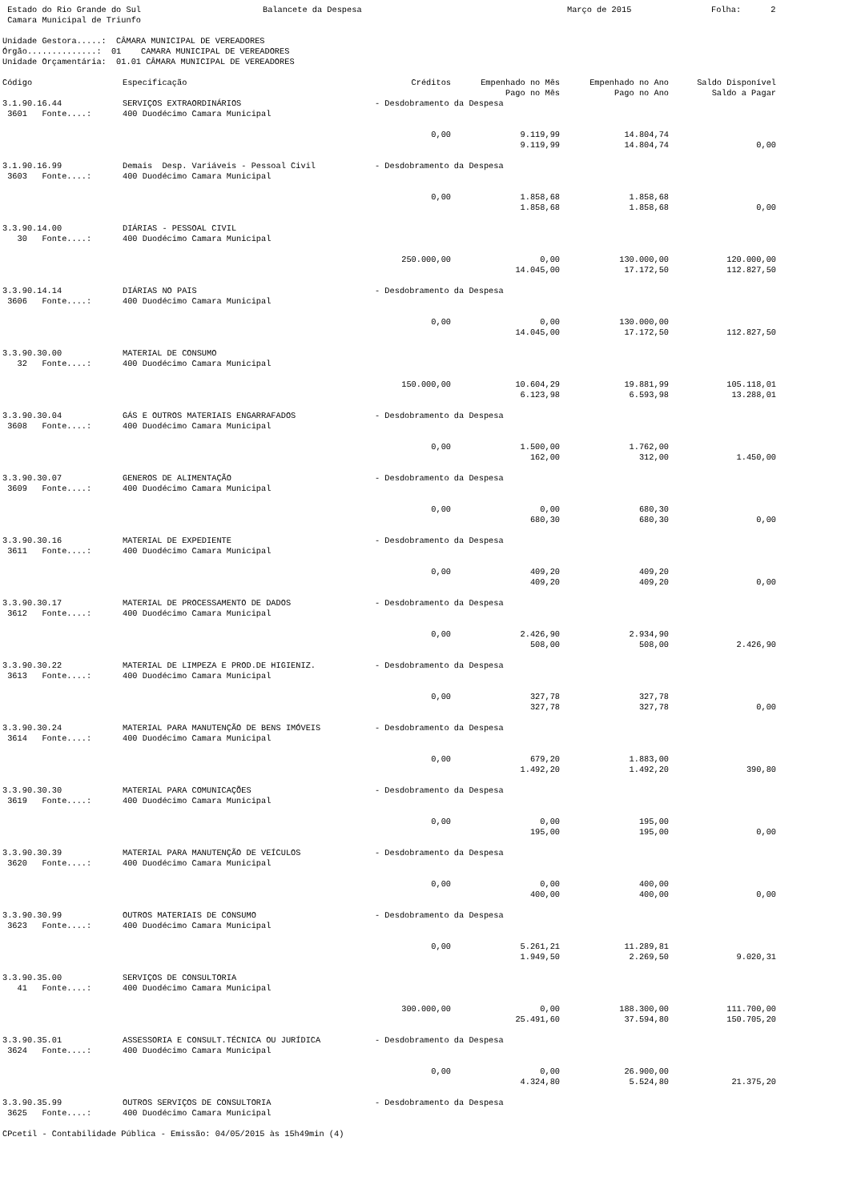Estado do Rio Grande do Sul Balancete da Despesa Março de 2015 Folha: 2
 Camara Municipal de Triunfo

Unidade Gestora.....:  CÂMARA MUNICIPAL DE VEREADORES
Órgão..............:  01    CAMARA MUNICIPAL DE VEREADORES
Unidade Orçamentária:  01.01 CÂMARA MUNICIPAL DE VEREADORES
| Código | Especificação | Créditos | Empenhado no Mês | Empenhado no Ano | Saldo Disponível |
| --- | --- | --- | --- | --- | --- |
| | | | Pago no Mês | Pago no Ano | Saldo a Pagar |
| 3.1.90.16.44 | SERVIÇOS EXTRAORDINÁRIOS | - Desdobramento da Despesa | | | |
| 3601 Fonte....: | 400 Duodécimo Camara Municipal | | | | |
| | | 0,00 | 9.119,99 | 14.804,74 | |
| | | | 9.119,99 | 14.804,74 | 0,00 |
| 3.1.90.16.99 | Demais Desp. Variáveis - Pessoal Civil | - Desdobramento da Despesa | | | |
| 3603 Fonte....: | 400 Duodécimo Camara Municipal | | | | |
| | | 0,00 | 1.858,68 | 1.858,68 | |
| | | | 1.858,68 | 1.858,68 | 0,00 |
| 3.3.90.14.00 | DIÁRIAS - PESSOAL CIVIL | | | | |
| 30 Fonte....: | 400 Duodécimo Camara Municipal | | | | |
| | | 250.000,00 | 0,00 | 130.000,00 | 120.000,00 |
| | | | 14.045,00 | 17.172,50 | 112.827,50 |
| 3.3.90.14.14 | DIÁRIAS NO PAIS | - Desdobramento da Despesa | | | |
| 3606 Fonte....: | 400 Duodécimo Camara Municipal | | | | |
| | | 0,00 | 0,00 | 130.000,00 | |
| | | | 14.045,00 | 17.172,50 | 112.827,50 |
| 3.3.90.30.00 | MATERIAL DE CONSUMO | | | | |
| 32 Fonte....: | 400 Duodécimo Camara Municipal | | | | |
| | | 150.000,00 | 10.604,29 | 19.881,99 | 105.118,01 |
| | | | 6.123,98 | 6.593,98 | 13.288,01 |
| 3.3.90.30.04 | GÁS E OUTROS MATERIAIS ENGARRAFADOS | - Desdobramento da Despesa | | | |
| 3608 Fonte....: | 400 Duodécimo Camara Municipal | | | | |
| | | 0,00 | 1.500,00 | 1.762,00 | |
| | | | 162,00 | 312,00 | 1.450,00 |
| 3.3.90.30.07 | GENEROS DE ALIMENTAÇÃO | - Desdobramento da Despesa | | | |
| 3609 Fonte....: | 400 Duodécimo Camara Municipal | | | | |
| | | 0,00 | 0,00 | 680,30 | |
| | | | 680,30 | 680,30 | 0,00 |
| 3.3.90.30.16 | MATERIAL DE EXPEDIENTE | - Desdobramento da Despesa | | | |
| 3611 Fonte....: | 400 Duodécimo Camara Municipal | | | | |
| | | 0,00 | 409,20 | 409,20 | |
| | | | 409,20 | 409,20 | 0,00 |
| 3.3.90.30.17 | MATERIAL DE PROCESSAMENTO DE DADOS | - Desdobramento da Despesa | | | |
| 3612 Fonte....: | 400 Duodécimo Camara Municipal | | | | |
| | | 0,00 | 2.426,90 | 2.934,90 | |
| | | | 508,00 | 508,00 | 2.426,90 |
| 3.3.90.30.22 | MATERIAL DE LIMPEZA E PROD.DE HIGIENIZ. | - Desdobramento da Despesa | | | |
| 3613 Fonte....: | 400 Duodécimo Camara Municipal | | | | |
| | | 0,00 | 327,78 | 327,78 | |
| | | | 327,78 | 327,78 | 0,00 |
| 3.3.90.30.24 | MATERIAL PARA MANUTENÇÃO DE BENS IMÓVEIS | - Desdobramento da Despesa | | | |
| 3614 Fonte....: | 400 Duodécimo Camara Municipal | | | | |
| | | 0,00 | 679,20 | 1.883,00 | |
| | | | 1.492,20 | 1.492,20 | 390,80 |
| 3.3.90.30.30 | MATERIAL PARA COMUNICAÇÕES | - Desdobramento da Despesa | | | |
| 3619 Fonte....: | 400 Duodécimo Camara Municipal | | | | |
| | | 0,00 | 0,00 | 195,00 | |
| | | | 195,00 | 195,00 | 0,00 |
| 3.3.90.30.39 | MATERIAL PARA MANUTENÇÃO DE VEÍCULOS | - Desdobramento da Despesa | | | |
| 3620 Fonte....: | 400 Duodécimo Camara Municipal | | | | |
| | | 0,00 | 0,00 | 400,00 | |
| | | | 400,00 | 400,00 | 0,00 |
| 3.3.90.30.99 | OUTROS MATERIAIS DE CONSUMO | - Desdobramento da Despesa | | | |
| 3623 Fonte....: | 400 Duodécimo Camara Municipal | | | | |
| | | 0,00 | 5.261,21 | 11.289,81 | |
| | | | 1.949,50 | 2.269,50 | 9.020,31 |
| 3.3.90.35.00 | SERVIÇOS DE CONSULTORIA | | | | |
| 41 Fonte....: | 400 Duodécimo Camara Municipal | | | | |
| | | 300.000,00 | 0,00 | 188.300,00 | 111.700,00 |
| | | | 25.491,60 | 37.594,80 | 150.705,20 |
| 3.3.90.35.01 | ASSESSORIA E CONSULT.TÉCNICA OU JURÍDICA | - Desdobramento da Despesa | | | |
| 3624 Fonte....: | 400 Duodécimo Camara Municipal | | | | |
| | | 0,00 | 0,00 | 26.900,00 | |
| | | | 4.324,80 | 5.524,80 | 21.375,20 |
| 3.3.90.35.99 | OUTROS SERVIÇOS DE CONSULTORIA | - Desdobramento da Despesa | | | |
| 3625 Fonte....: | 400 Duodécimo Camara Municipal | | | | |
CPcetil - Contabilidade Pública - Emissão: 04/05/2015 às 15h49min (4)